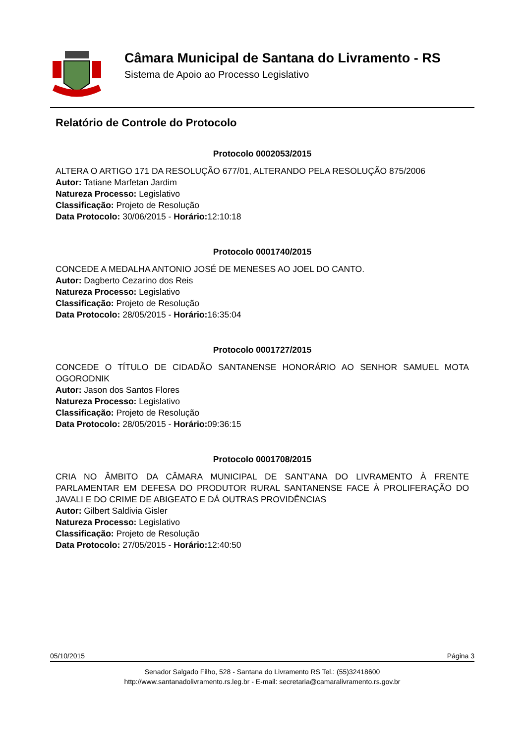Câmara Municipal de Santana do Livramento - RS
Sistema de Apoio ao Processo Legislativo
Relatório de Controle do Protocolo
Protocolo 0002053/2015
ALTERA O ARTIGO 171 DA RESOLUÇÃO 677/01, ALTERANDO PELA RESOLUÇÃO 875/2006
Autor: Tatiane Marfetan Jardim
Natureza Processo: Legislativo
Classificação: Projeto de Resolução
Data Protocolo: 30/06/2015 - Horário: 12:10:18
Protocolo 0001740/2015
CONCEDE A MEDALHA ANTONIO JOSÉ DE MENESES AO JOEL DO CANTO.
Autor: Dagberto Cezarino dos Reis
Natureza Processo: Legislativo
Classificação: Projeto de Resolução
Data Protocolo: 28/05/2015 - Horário: 16:35:04
Protocolo 0001727/2015
CONCEDE O TÍTULO DE CIDADÃO SANTANENSE HONORÁRIO AO SENHOR SAMUEL MOTA OGORODNIK
Autor: Jason dos Santos Flores
Natureza Processo: Legislativo
Classificação: Projeto de Resolução
Data Protocolo: 28/05/2015 - Horário: 09:36:15
Protocolo 0001708/2015
CRIA NO ÂMBITO DA CÂMARA MUNICIPAL DE SANT'ANA DO LIVRAMENTO À FRENTE PARLAMENTAR EM DEFESA DO PRODUTOR RURAL SANTANENSE FACE À PROLIFERAÇÃO DO JAVALI E DO CRIME DE ABIGEATO E DÁ OUTRAS PROVIDÊNCIAS
Autor: Gilbert Saldivia Gisler
Natureza Processo: Legislativo
Classificação: Projeto de Resolução
Data Protocolo: 27/05/2015 - Horário: 12:40:50
05/10/2015 Página 3
Senador Salgado Filho, 528 - Santana do Livramento RS Tel.: (55)32418600
http://www.santanadolivramento.rs.leg.br - E-mail: secretaria@camaralivramento.rs.gov.br